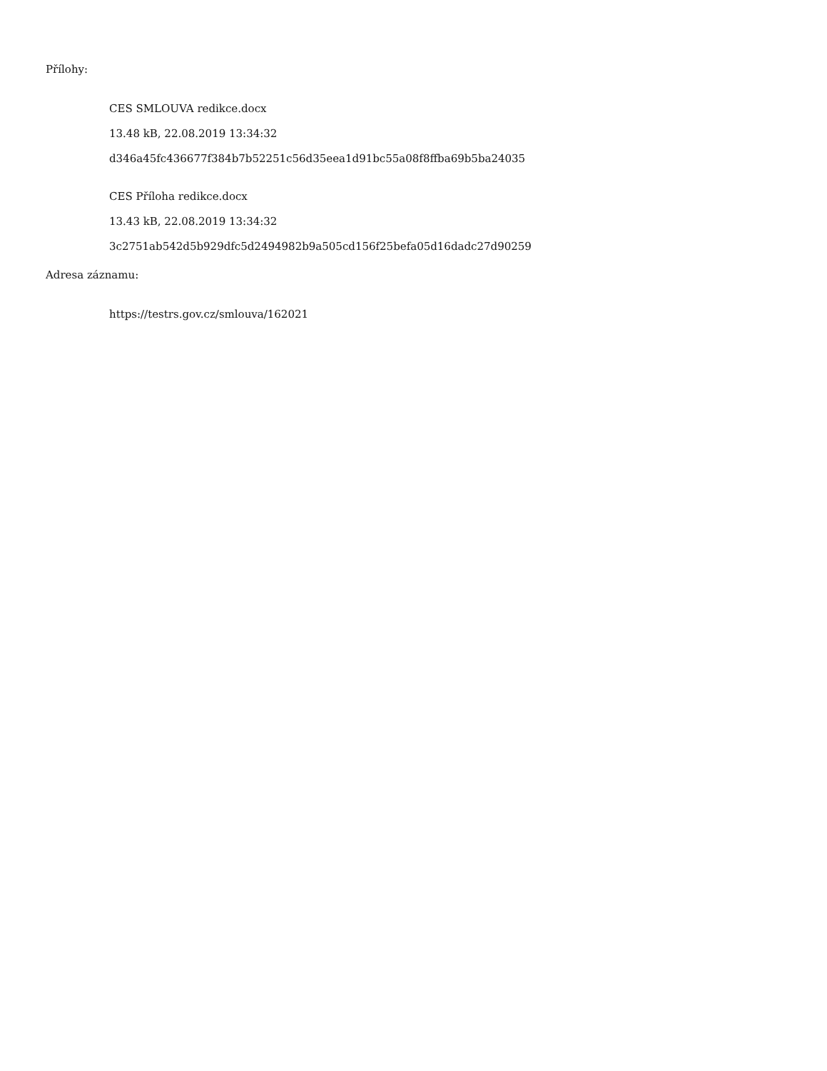Přílohy:
CES SMLOUVA redikce.docx
13.48 kB, 22.08.2019 13:34:32
d346a45fc436677f384b7b52251c56d35eea1d91bc55a08f8ffba69b5ba24035
CES Příloha redikce.docx
13.43 kB, 22.08.2019 13:34:32
3c2751ab542d5b929dfc5d2494982b9a505cd156f25befa05d16dadc27d90259
Adresa záznamu:
https://testrs.gov.cz/smlouva/162021